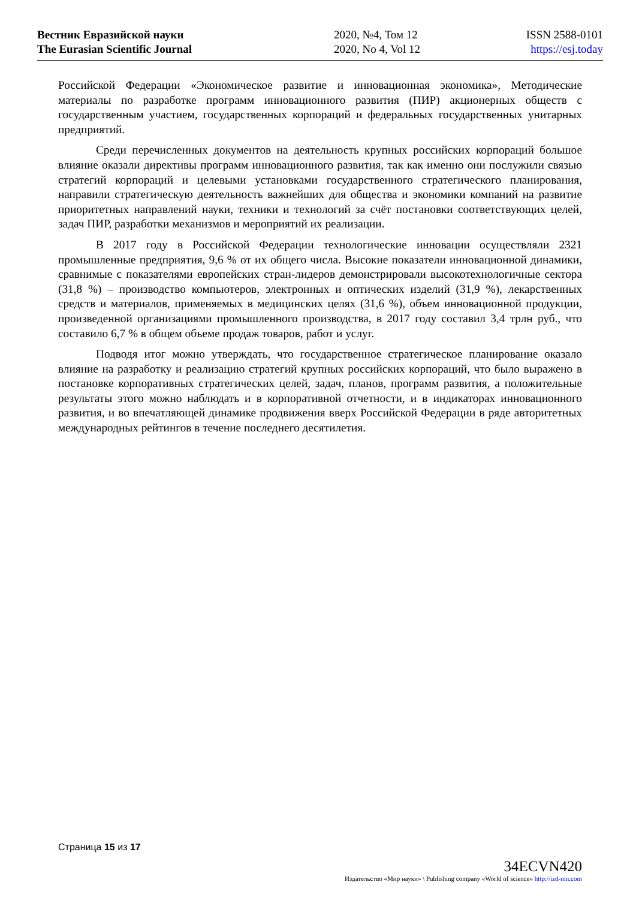Вестник Евразийской науки
The Eurasian Scientific Journal
2020, №4, Том 12
2020, No 4, Vol 12
ISSN 2588-0101
https://esj.today
Российской Федерации «Экономическое развитие и инновационная экономика», Методические материалы по разработке программ инновационного развития (ПИР) акционерных обществ с государственным участием, государственных корпораций и федеральных государственных унитарных предприятий.
Среди перечисленных документов на деятельность крупных российских корпораций большое влияние оказали директивы программ инновационного развития, так как именно они послужили связью стратегий корпораций и целевыми установками государственного стратегического планирования, направили стратегическую деятельность важнейших для общества и экономики компаний на развитие приоритетных направлений науки, техники и технологий за счёт постановки соответствующих целей, задач ПИР, разработки механизмов и мероприятий их реализации.
В 2017 году в Российской Федерации технологические инновации осуществляли 2321 промышленные предприятия, 9,6 % от их общего числа. Высокие показатели инновационной динамики, сравнимые с показателями европейских стран-лидеров демонстрировали высокотехнологичные сектора (31,8 %) – производство компьютеров, электронных и оптических изделий (31,9 %), лекарственных средств и материалов, применяемых в медицинских целях (31,6 %), объем инновационной продукции, произведенной организациями промышленного производства, в 2017 году составил 3,4 трлн руб., что составило 6,7 % в общем объеме продаж товаров, работ и услуг.
Подводя итог можно утверждать, что государственное стратегическое планирование оказало влияние на разработку и реализацию стратегий крупных российских корпораций, что было выражено в постановке корпоративных стратегических целей, задач, планов, программ развития, а положительные результаты этого можно наблюдать и в корпоративной отчетности, и в индикаторах инновационного развития, и во впечатляющей динамике продвижения вверх Российской Федерации в ряде авторитетных международных рейтингов в течение последнего десятилетия.
Страница 15 из 17
34ECVN420
Издательство «Мир науки» \ Publishing company «World of science» http://izd-mn.com